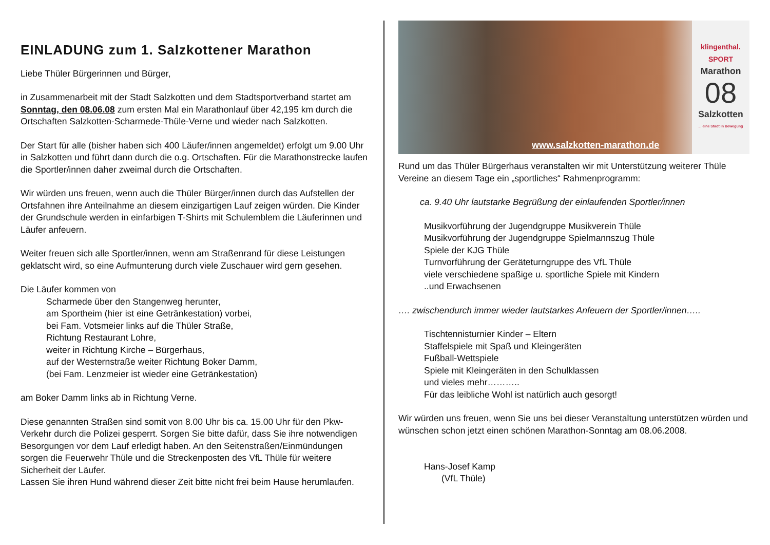EINLADUNG zum 1. Salzkottener Marathon
Liebe Thüler Bürgerinnen und Bürger,
in Zusammenarbeit mit der Stadt Salzkotten und dem Stadtsportverband startet am Sonntag, den 08.06.08 zum ersten Mal ein Marathonlauf über 42,195 km durch die
Ortschaften Salzkotten-Scharmede-Thüle-Verne und wieder nach Salzkotten.
Der Start für alle (bisher haben sich 400 Läufer/innen angemeldet) erfolgt um 9.00 Uhr in Salzkotten und führt dann durch die o.g. Ortschaften. Für die Marathonstrecke laufen die Sportler/innen daher zweimal durch die Ortschaften.
Wir würden uns freuen, wenn auch die Thüler Bürger/innen durch das Aufstellen der Ortsfahnen ihre Anteilnahme an diesem einzigartigen Lauf zeigen würden. Die Kinder der Grundschule werden in einfarbigen T-Shirts mit Schulemblem die Läuferinnen und Läufer anfeuern.
Weiter freuen sich alle Sportler/innen, wenn am Straßenrand für diese Leistungen geklatscht wird, so eine Aufmunterung durch viele Zuschauer wird gern gesehen.
Die Läufer kommen von
Scharmede über den Stangenweg herunter,
am Sportheim (hier ist eine Getränkestation) vorbei,
bei Fam. Votsmeier links auf die Thüler Straße,
Richtung Restaurant Lohre,
weiter in Richtung Kirche – Bürgerhaus,
auf der Westernstraße weiter Richtung Boker Damm,
(bei Fam. Lenzmeier ist wieder eine Getränkestation)
am Boker Damm links ab in Richtung Verne.
Diese genannten Straßen sind somit von 8.00 Uhr bis ca. 15.00 Uhr für den Pkw-Verkehr durch die Polizei gesperrt. Sorgen Sie bitte dafür, dass Sie ihre notwendigen Besorgungen vor dem Lauf erledigt haben. An den Seitenstraßen/Einmündungen sorgen die Feuerwehr Thüle und die Streckenposten des VfL Thüle für weitere Sicherheit der Läufer.
Lassen Sie ihren Hund während dieser Zeit bitte nicht frei beim Hause herumlaufen.
www.salzkotten-marathon.de
klingenthal. SPORT
Marathon
08
Salzkotten
... eine Stadt in Bewegung
Rund um das Thüler Bürgerhaus veranstalten wir mit Unterstützung weiterer Thüle Vereine an diesem Tage ein „sportliches“ Rahmenprogramm:
ca. 9.40 Uhr lautstarke Begrüßung der einlaufenden Sportler/innen
Musikvorführung der Jugendgruppe Musikverein Thüle
Musikvorführung der Jugendgruppe Spielmannszug Thüle
Spiele der KJG Thüle
Turnvorführung der Geräteturngruppe des VfL Thüle
viele verschiedene spaßige u. sportliche Spiele mit Kindern
..und Erwachsenen
…. zwischendurch immer wieder lautstarkes Anfeuern der Sportler/innen…..
Tischtennisturnier Kinder – Eltern
Staffelspiele mit Spaß und Kleingeräten
Fußball-Wettspiele
Spiele mit Kleingeräten in den Schulklassen
und vieles mehr………..
Für das leibliche Wohl ist natürlich auch gesorgt!
Wir würden uns freuen, wenn Sie uns bei dieser Veranstaltung unterstützen würden und wünschen schon jetzt einen schönen Marathon-Sonntag am 08.06.2008.
Hans-Josef Kamp
(VfL Thüle)